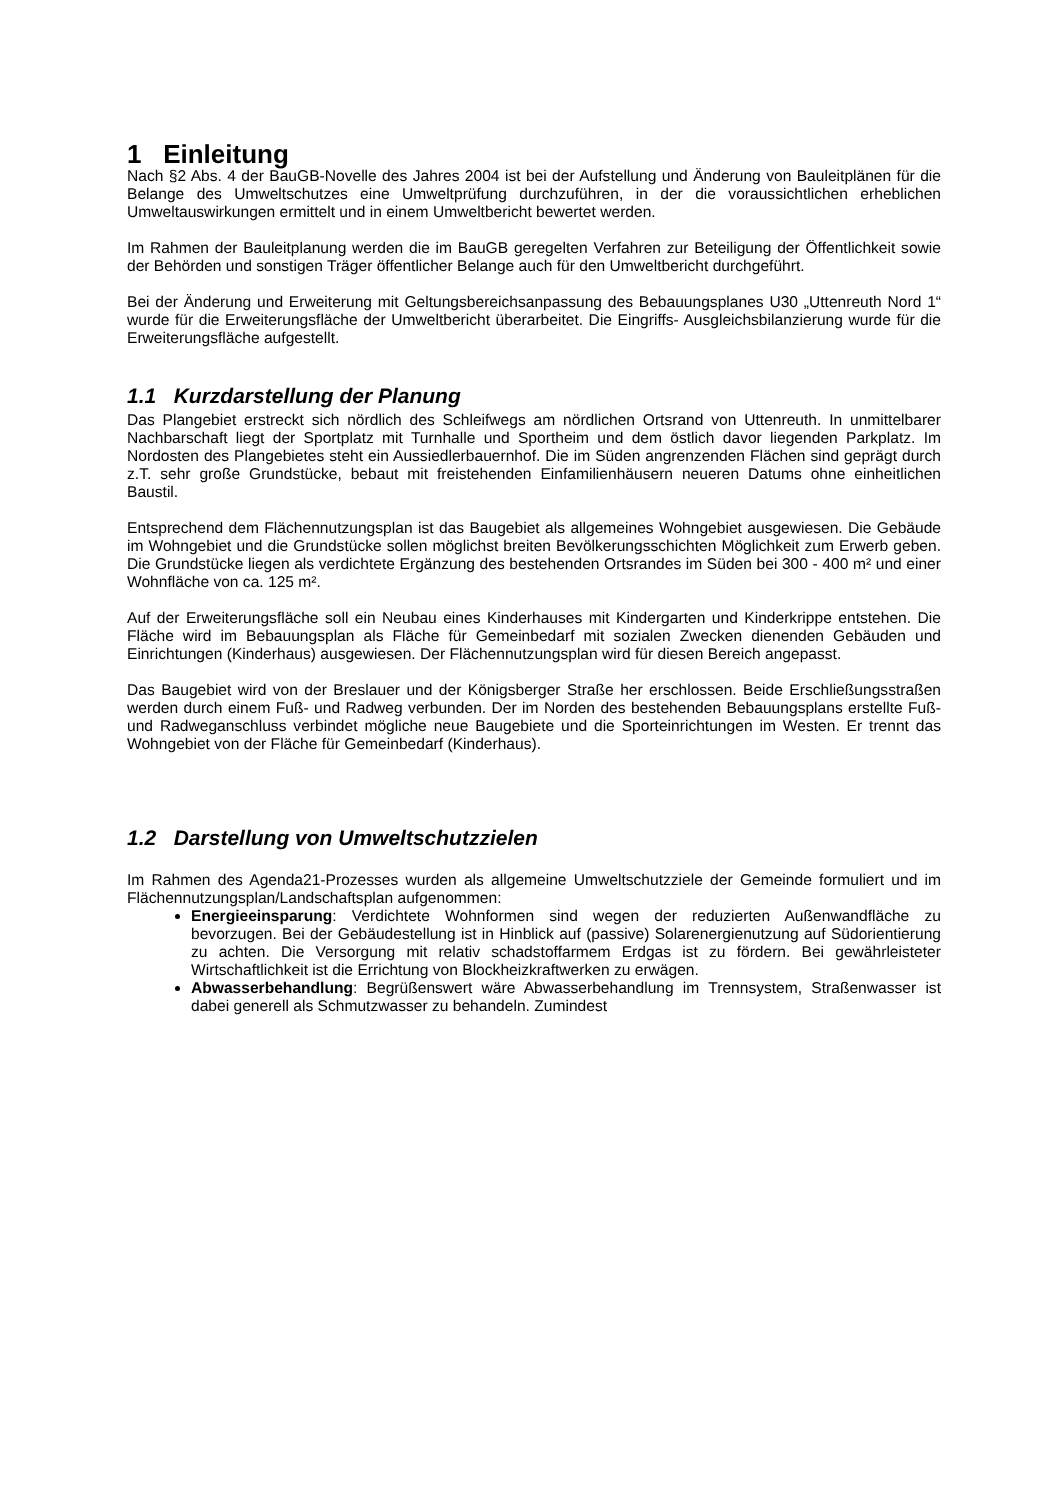1 Einleitung
Nach §2 Abs. 4 der BauGB-Novelle des Jahres 2004 ist bei der Aufstellung und Änderung von Bauleitplänen für die Belange des Umweltschutzes eine Umweltprüfung durchzuführen, in der die voraussichtlichen erheblichen Umweltauswirkungen ermittelt und in einem Umweltbericht bewertet werden.
Im Rahmen der Bauleitplanung werden die im BauGB geregelten Verfahren zur Beteiligung der Öffentlichkeit sowie der Behörden und sonstigen Träger öffentlicher Belange auch für den Umweltbericht durchgeführt.
Bei der Änderung und Erweiterung mit Geltungsbereichsanpassung des Bebauungsplanes U30 „Uttenreuth Nord 1“ wurde für die Erweiterungsfläche der Umweltbericht überarbeitet. Die Eingriffs- Ausgleichsbilanzierung wurde für die Erweiterungsfläche aufgestellt.
1.1 Kurzdarstellung der Planung
Das Plangebiet erstreckt sich nördlich des Schleifwegs am nördlichen Ortsrand von Uttenreuth. In unmittelbarer Nachbarschaft liegt der Sportplatz mit Turnhalle und Sportheim und dem östlich davor liegenden Parkplatz. Im Nordosten des Plangebietes steht ein Aussiedlerbauernhof. Die im Süden angrenzenden Flächen sind geprägt durch z.T. sehr große Grundstücke, bebaut mit freistehenden Einfamilienhäusern neueren Datums ohne einheitlichen Baustil.
Entsprechend dem Flächennutzungsplan ist das Baugebiet als allgemeines Wohngebiet ausgewiesen. Die Gebäude im Wohngebiet und die Grundstücke sollen möglichst breiten Bevölkerungsschichten Möglichkeit zum Erwerb geben. Die Grundstücke liegen als verdichtete Ergänzung des bestehenden Ortsrandes im Süden bei 300 - 400 m² und einer Wohnfläche von ca. 125 m².
Auf der Erweiterungsfläche soll ein Neubau eines Kinderhauses mit Kindergarten und Kinderkrippe entstehen. Die Fläche wird im Bebauungsplan als Fläche für Gemeinbedarf mit sozialen Zwecken dienenden Gebäuden und Einrichtungen (Kinderhaus) ausgewiesen. Der Flächennutzungsplan wird für diesen Bereich angepasst.
Das Baugebiet wird von der Breslauer und der Königsberger Straße her erschlossen. Beide Erschließungsstraßen werden durch einem Fuß- und Radweg verbunden. Der im Norden des bestehenden Bebauungsplans erstellte Fuß- und Radweganschluss verbindet mögliche neue Baugebiete und die Sporteinrichtungen im Westen. Er trennt das Wohngebiet von der Fläche für Gemeinbedarf (Kinderhaus).
1.2 Darstellung von Umweltschutzzielen
Im Rahmen des Agenda21-Prozesses wurden als allgemeine Umweltschutzziele der Gemeinde formuliert und im Flächennutzungsplan/Landschaftsplan aufgenommen:
Energieeinsparung: Verdichtete Wohnformen sind wegen der reduzierten Außenwandfläche zu bevorzugen. Bei der Gebäudestellung ist in Hinblick auf (passive) Solarenergienutzung auf Südorientierung zu achten. Die Versorgung mit relativ schadstoffarmem Erdgas ist zu fördern. Bei gewährleisteter Wirtschaftlichkeit ist die Errichtung von Blockheizkraftwerken zu erwägen.
Abwasserbehandlung: Begrüßenswert wäre Abwasserbehandlung im Trennsystem, Straßenwasser ist dabei generell als Schmutzwasser zu behandeln. Zumindest